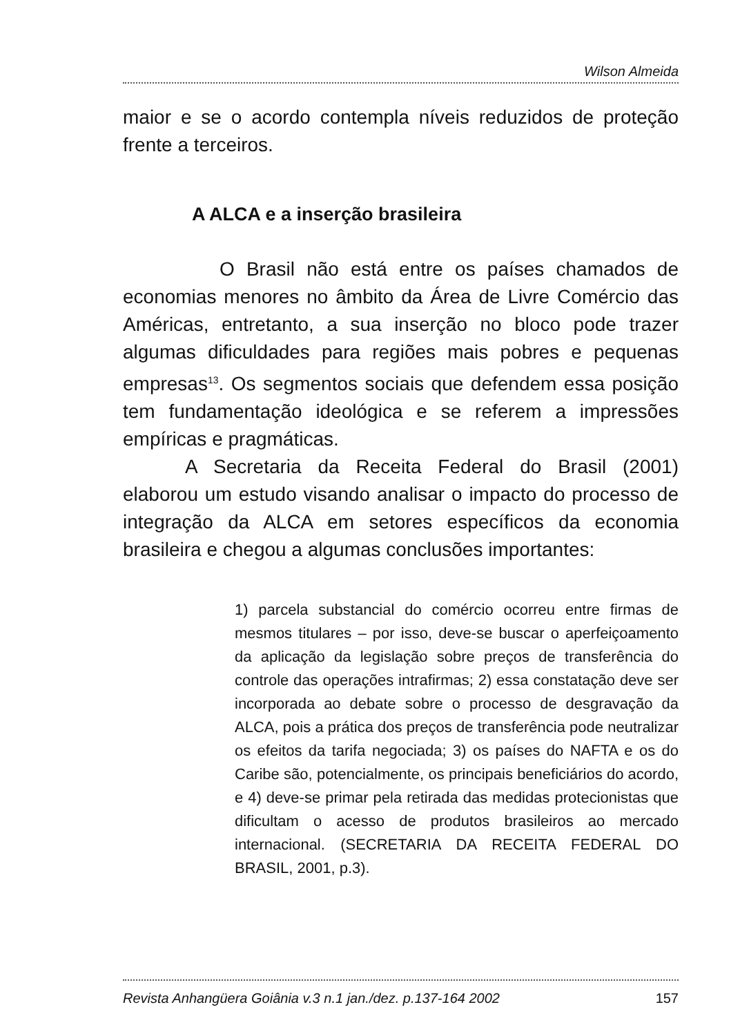Wilson Almeida
maior e se o acordo contempla níveis reduzidos de proteção frente a terceiros.
A ALCA e a inserção brasileira
O Brasil não está entre os países chamados de economias menores no âmbito da Área de Livre Comércio das Américas, entretanto, a sua inserção no bloco pode trazer algumas dificuldades para regiões mais pobres e pequenas empresas<sup>13</sup>. Os segmentos sociais que defendem essa posição tem fundamentação ideológica e se referem a impressões empíricas e pragmáticas.
A Secretaria da Receita Federal do Brasil (2001) elaborou um estudo visando analisar o impacto do processo de integração da ALCA em setores específicos da economia brasileira e chegou a algumas conclusões importantes:
1) parcela substancial do comércio ocorreu entre firmas de mesmos titulares – por isso, deve-se buscar o aperfeiçoamento da aplicação da legislação sobre preços de transferência do controle das operações intrafirmas; 2) essa constatação deve ser incorporada ao debate sobre o processo de desgravação da ALCA, pois a prática dos preços de transferência pode neutralizar os efeitos da tarifa negociada; 3) os países do NAFTA e os do Caribe são, potencialmente, os principais beneficiários do acordo, e 4) deve-se primar pela retirada das medidas protecionistas que dificultam o acesso de produtos brasileiros ao mercado internacional. (SECRETARIA DA RECEITA FEDERAL DO BRASIL, 2001, p.3).
Revista Anhangüera Goiânia v.3 n.1 jan./dez. p.137-164 2002 157